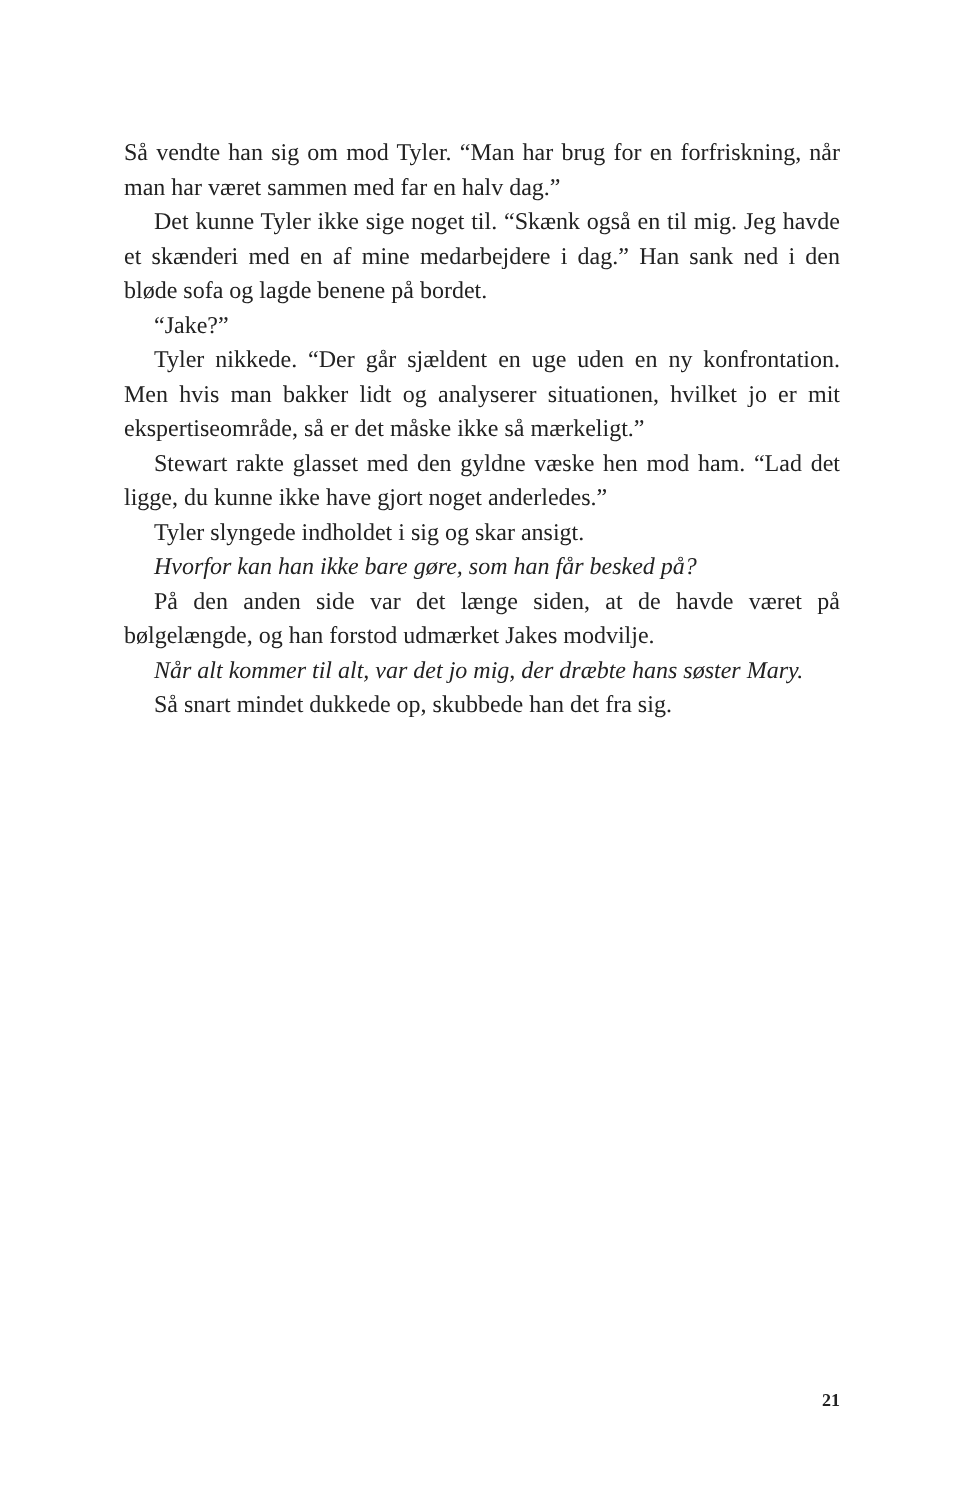Så vendte han sig om mod Tyler. “Man har brug for en forfriskning, når man har været sammen med far en halv dag.”
Det kunne Tyler ikke sige noget til. “Skænk også en til mig. Jeg havde et skænderi med en af mine medarbejdere i dag.” Han sank ned i den bløde sofa og lagde benene på bordet.
“Jake?”
Tyler nikkede. “Der går sjældent en uge uden en ny konfrontation. Men hvis man bakker lidt og analyserer situationen, hvilket jo er mit ekspertiseområde, så er det måske ikke så mærkeligt.”
Stewart rakte glasset med den gyldne væske hen mod ham. “Lad det ligge, du kunne ikke have gjort noget anderledes.”
Tyler slyngede indholdet i sig og skar ansigt.
Hvorfor kan han ikke bare gøre, som han får besked på?
På den anden side var det længe siden, at de havde været på bølgelængde, og han forstod udmærket Jakes modvilje.
Når alt kommer til alt, var det jo mig, der dræbte hans søster Mary.
Så snart mindet dukkede op, skubbede han det fra sig.
21